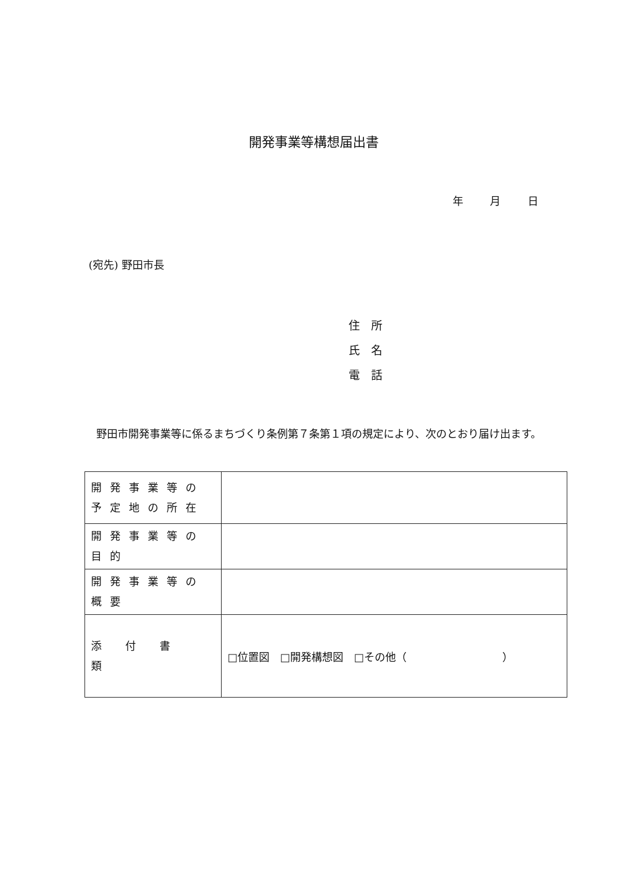開発事業等構想届出書
年 月 日
(宛先) 野田市長
住　所
氏　名
電　話
野田市開発事業等に係るまちづくり条例第７条第１項の規定により、次のとおり届け出ます。
| 開発事業等の 予定地の所在 | |
| 開発事業等の目的 | |
| 開発事業等の概要 | |
| 添付書類 | □位置図 □開発構想図 □その他（ ） |